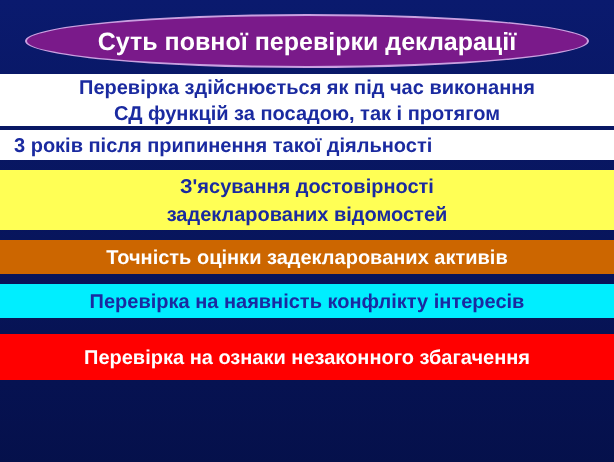Суть повної перевірки декларації
Перевірка здійснюється як під час виконання
СД функцій за посадою, так і протягом
3 років після припинення такої діяльності
З'ясування достовірності
задекларованих відомостей
Точність оцінки задекларованих активів
Перевірка на наявність конфлікту інтересів
Перевірка на ознаки незаконного збагачення